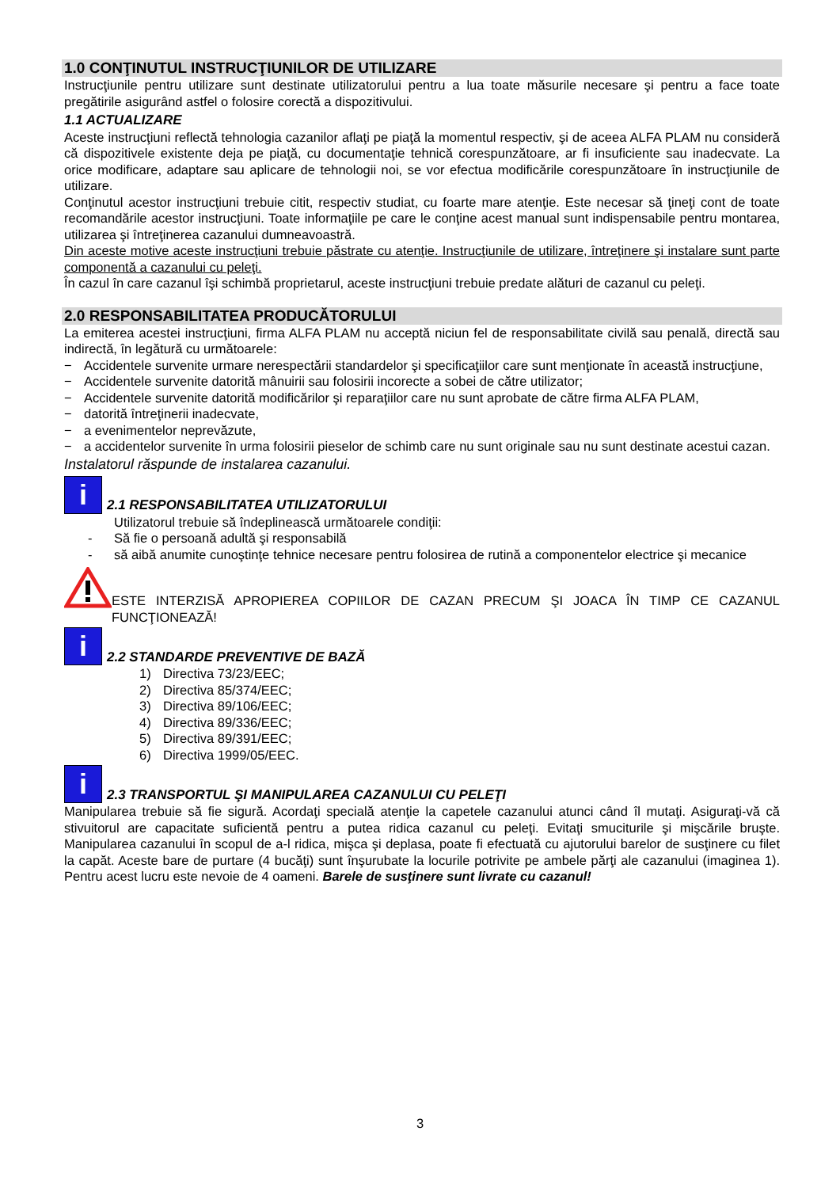1.0 CONŢINUTUL INSTRUCŢIUNILOR DE UTILIZARE
Instrucţiunile pentru utilizare sunt destinate utilizatorului pentru a lua toate măsurile necesare şi pentru a face toate pregătirile asigurând astfel o folosire corectă a dispozitivului.
1.1 ACTUALIZARE
Aceste instrucţiuni reflectă tehnologia cazanilor aflaţi pe piaţă la momentul respectiv, şi de aceea ALFA PLAM nu consideră că dispozitivele existente deja pe piaţă, cu documentaţie tehnică corespunzătoare, ar fi insuficiente sau inadecvate. La orice modificare, adaptare sau aplicare de tehnologii noi, se vor efectua modificările corespunzătoare în instrucţiunile de utilizare.
Conţinutul acestor instrucţiuni trebuie citit, respectiv studiat, cu foarte mare atenţie. Este necesar să ţineţi cont de toate recomandările acestor instrucţiuni. Toate informaţiile pe care le conţine acest manual sunt indispensabile pentru montarea, utilizarea şi întreţinerea cazanului dumneavoastră.
Din aceste motive aceste instrucţiuni trebuie păstrate cu atenţie. Instrucţiunile de utilizare, întreţinere şi instalare sunt parte componentă a cazanului cu peleţi.
În cazul în care cazanul îşi schimbă proprietarul, aceste instrucţiuni trebuie predate alături de cazanul cu peleţi.
2.0 RESPONSABILITATEA PRODUCĂTORULUI
La emiterea acestei instrucţiuni, firma ALFA PLAM nu acceptă niciun fel de responsabilitate civilă sau penală, directă sau indirectă, în legătură cu următoarele:
− Accidentele survenite urmare nerespectării standardelor şi specificaţiilor care sunt menţionate în această instrucţiune,
− Accidentele survenite datorită mânuirii sau folosirii incorecte a sobei de către utilizator;
− Accidentele survenite datorită modificărilor şi reparaţiilor care nu sunt aprobate de către firma ALFA PLAM,
− datorită întreţinerii inadecvate,
− a evenimentelor neprevăzute,
− a accidentelor survenite în urma folosirii pieselor de schimb care nu sunt originale sau nu sunt destinate acestui cazan.
Instalatorul răspunde de instalarea cazanului.
i 2.1 RESPONSABILITATEA UTILIZATORULUI
Utilizatorul trebuie să îndeplinească următoarele condiţii:
- Să fie o persoană adultă şi responsabilă
- să aibă anumite cunoştinţe tehnice necesare pentru folosirea de rutină a componentelor electrice şi mecanice
ESTE INTERZISĂ APROPIEREA COPIILOR DE CAZAN PRECUM ŞI JOACA ÎN TIMP CE CAZANUL FUNCŢIONEAZĂ!
i 2.2 STANDARDE PREVENTIVE DE BAZĂ
1) Directiva 73/23/EEC;
2) Directiva 85/374/EEC;
3) Directiva 89/106/EEC;
4) Directiva 89/336/EEC;
5) Directiva 89/391/EEC;
6) Directiva 1999/05/EEC.
i 2.3 TRANSPORTUL ŞI MANIPULAREA CAZANULUI CU PELEŢI
Manipularea trebuie să fie sigură. Acordaţi specială atenţie la capetele cazanului atunci când îl mutaţi. Asiguraţi-vă că stivuitorul are capacitate suficientă pentru a putea ridica cazanul cu peleţi. Evitaţi smuciturile şi mişcările bruşte. Manipularea cazanului în scopul de a-l ridica, mişca şi deplasa, poate fi efectuată cu ajutorului barelor de susţinere cu filet la capăt. Aceste bare de purtare (4 bucăţi) sunt înşurubate la locurile potrivite pe ambele părţi ale cazanului (imaginea 1). Pentru acest lucru este nevoie de 4 oameni. Barele de susţinere sunt livrate cu cazanul!
3